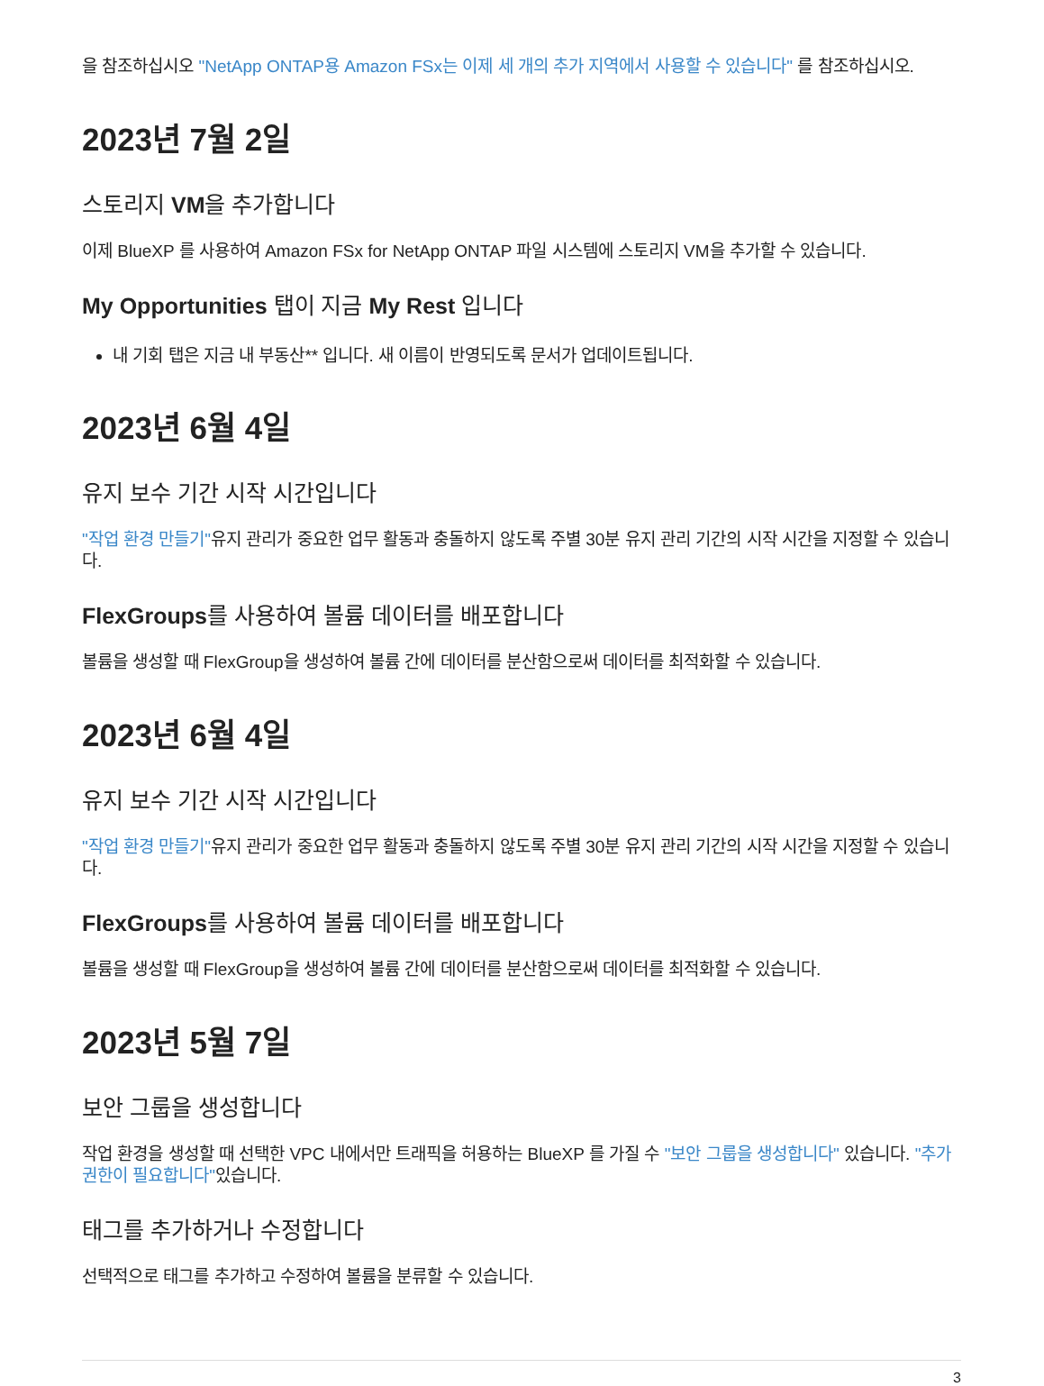을 참조하십시오 "NetApp ONTAP용 Amazon FSx는 이제 세 개의 추가 지역에서 사용할 수 있습니다" 를 참조하십시오.
2023년 7월 2일
스토리지 VM을 추가합니다
이제 BlueXP 를 사용하여 Amazon FSx for NetApp ONTAP 파일 시스템에 스토리지 VM을 추가할 수 있습니다.
My Opportunities 탭이 지금 My Rest 입니다
내 기회 탭은 지금 내 부동산** 입니다. 새 이름이 반영되도록 문서가 업데이트됩니다.
2023년 6월 4일
유지 보수 기간 시작 시간입니다
"작업 환경 만들기"유지 관리가 중요한 업무 활동과 충돌하지 않도록 주별 30분 유지 관리 기간의 시작 시간을 지정할 수 있습니다.
FlexGroups를 사용하여 볼륨 데이터를 배포합니다
볼륨을 생성할 때 FlexGroup을 생성하여 볼륨 간에 데이터를 분산함으로써 데이터를 최적화할 수 있습니다.
2023년 6월 4일
유지 보수 기간 시작 시간입니다
"작업 환경 만들기"유지 관리가 중요한 업무 활동과 충돌하지 않도록 주별 30분 유지 관리 기간의 시작 시간을 지정할 수 있습니다.
FlexGroups를 사용하여 볼륨 데이터를 배포합니다
볼륨을 생성할 때 FlexGroup을 생성하여 볼륨 간에 데이터를 분산함으로써 데이터를 최적화할 수 있습니다.
2023년 5월 7일
보안 그룹을 생성합니다
작업 환경을 생성할 때 선택한 VPC 내에서만 트래픽을 허용하는 BlueXP 를 가질 수 "보안 그룹을 생성합니다" 있습니다. "추가 권한이 필요합니다"있습니다.
태그를 추가하거나 수정합니다
선택적으로 태그를 추가하고 수정하여 볼륨을 분류할 수 있습니다.
3